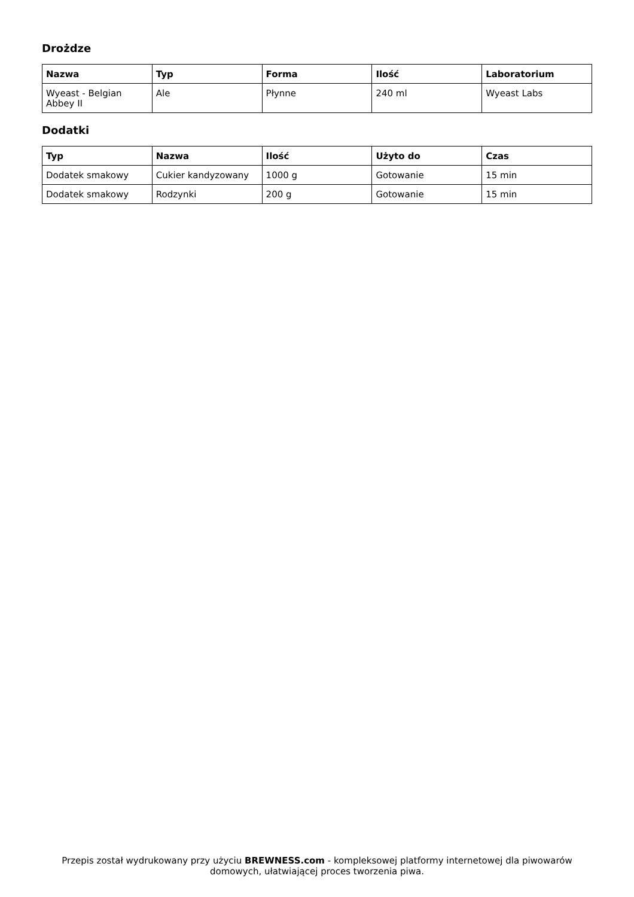Drożdze
| Nazwa | Typ | Forma | Ilość | Laboratorium |
| --- | --- | --- | --- | --- |
| Wyeast - Belgian Abbey II | Ale | Płynne | 240 ml | Wyeast Labs |
Dodatki
| Typ | Nazwa | Ilość | Użyto do | Czas |
| --- | --- | --- | --- | --- |
| Dodatek smakowy | Cukier kandyzowany | 1000 g | Gotowanie | 15 min |
| Dodatek smakowy | Rodzynki | 200 g | Gotowanie | 15 min |
Przepis został wydrukowany przy użyciu BREWNESS.com - kompleksowej platformy internetowej dla piwowarów domowych, ułatwiającej proces tworzenia piwa.